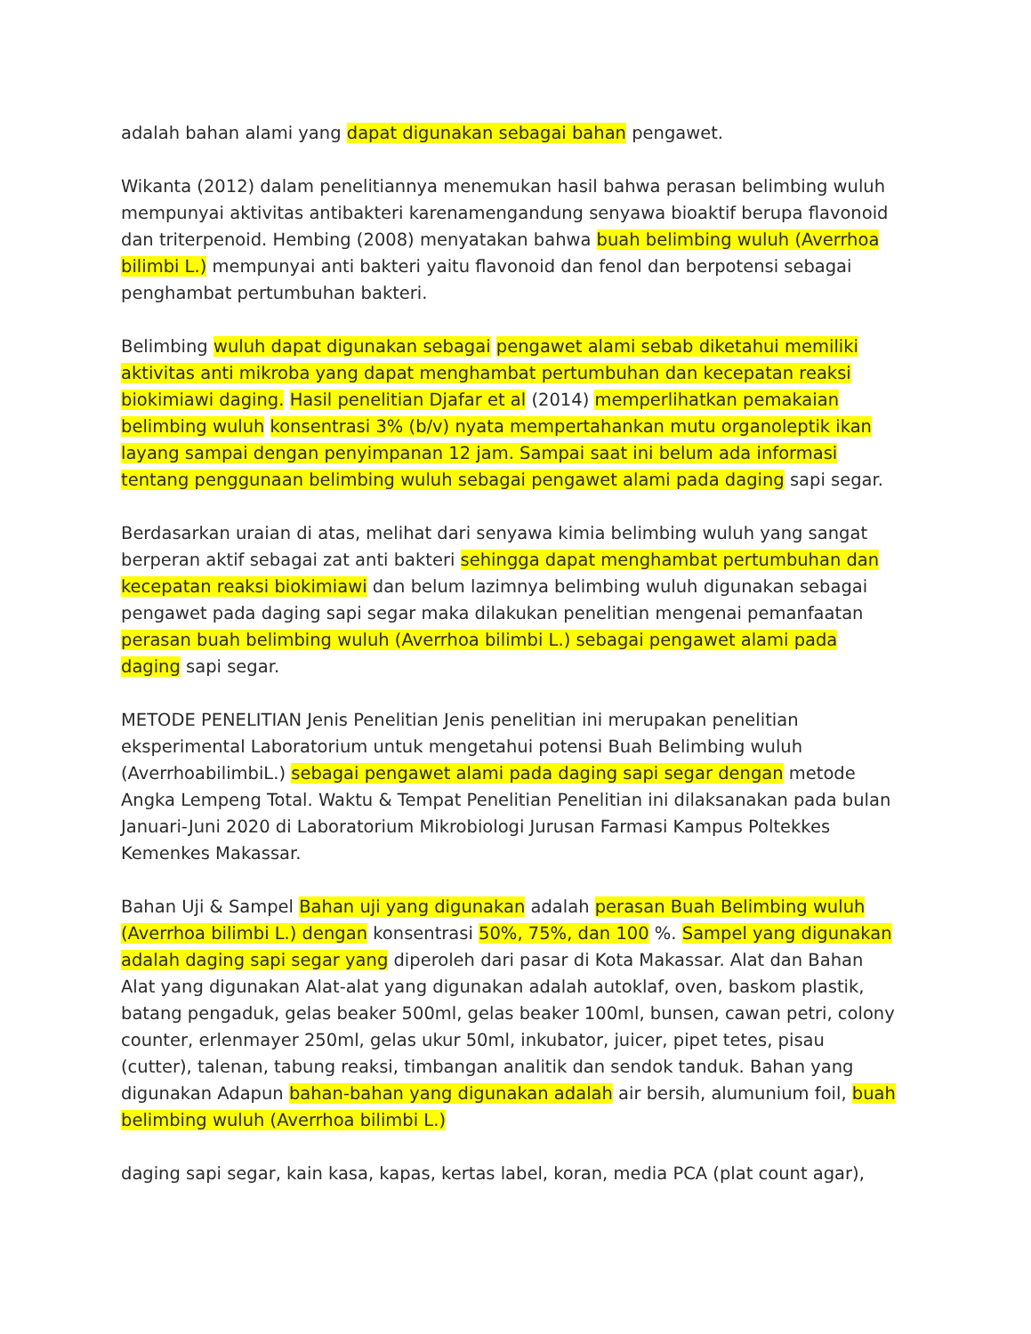adalah bahan alami yang dapat digunakan sebagai bahan pengawet.
Wikanta (2012) dalam penelitiannya menemukan hasil bahwa perasan belimbing wuluh mempunyai aktivitas antibakteri karenamengandung senyawa bioaktif berupa flavonoid dan triterpenoid. Hembing (2008) menyatakan bahwa buah belimbing wuluh (Averrhoa bilimbi L.) mempunyai anti bakteri yaitu flavonoid dan fenol dan berpotensi sebagai penghambat pertumbuhan bakteri.
Belimbing wuluh dapat digunakan sebagai pengawet alami sebab diketahui memiliki aktivitas anti mikroba yang dapat menghambat pertumbuhan dan kecepatan reaksi biokimiawi daging. Hasil penelitian Djafar et al (2014) memperlihatkan pemakaian belimbing wuluh konsentrasi 3% (b/v) nyata mempertahankan mutu organoleptik ikan layang sampai dengan penyimpanan 12 jam. Sampai saat ini belum ada informasi tentang penggunaan belimbing wuluh sebagai pengawet alami pada daging sapi segar.
Berdasarkan uraian di atas, melihat dari senyawa kimia belimbing wuluh yang sangat berperan aktif sebagai zat anti bakteri sehingga dapat menghambat pertumbuhan dan kecepatan reaksi biokimiawi dan belum lazimnya belimbing wuluh digunakan sebagai pengawet pada daging sapi segar maka dilakukan penelitian mengenai pemanfaatan perasan buah belimbing wuluh (Averrhoa bilimbi L.) sebagai pengawet alami pada daging sapi segar.
METODE PENELITIAN Jenis Penelitian Jenis penelitian ini merupakan penelitian eksperimental Laboratorium untuk mengetahui potensi Buah Belimbing wuluh (AverrhoabilimbiL.) sebagai pengawet alami pada daging sapi segar dengan metode Angka Lempeng Total. Waktu & Tempat Penelitian Penelitian ini dilaksanakan pada bulan Januari-Juni 2020 di Laboratorium Mikrobiologi Jurusan Farmasi Kampus Poltekkes Kemenkes Makassar.
Bahan Uji & Sampel Bahan uji yang digunakan adalah perasan Buah Belimbing wuluh (Averrhoa bilimbi L.) dengan konsentrasi 50%, 75%, dan 100 %. Sampel yang digunakan adalah daging sapi segar yang diperoleh dari pasar di Kota Makassar. Alat dan Bahan Alat yang digunakan Alat-alat yang digunakan adalah autoklaf, oven, baskom plastik, batang pengaduk, gelas beaker 500ml, gelas beaker 100ml, bunsen, cawan petri, colony counter, erlenmayer 250ml, gelas ukur 50ml, inkubator, juicer, pipet tetes, pisau (cutter), talenan, tabung reaksi, timbangan analitik dan sendok tanduk. Bahan yang digunakan Adapun bahan-bahan yang digunakan adalah air bersih, alumunium foil, buah belimbing wuluh (Averrhoa bilimbi L.)
daging sapi segar, kain kasa, kapas, kertas label, koran, media PCA (plat count agar),